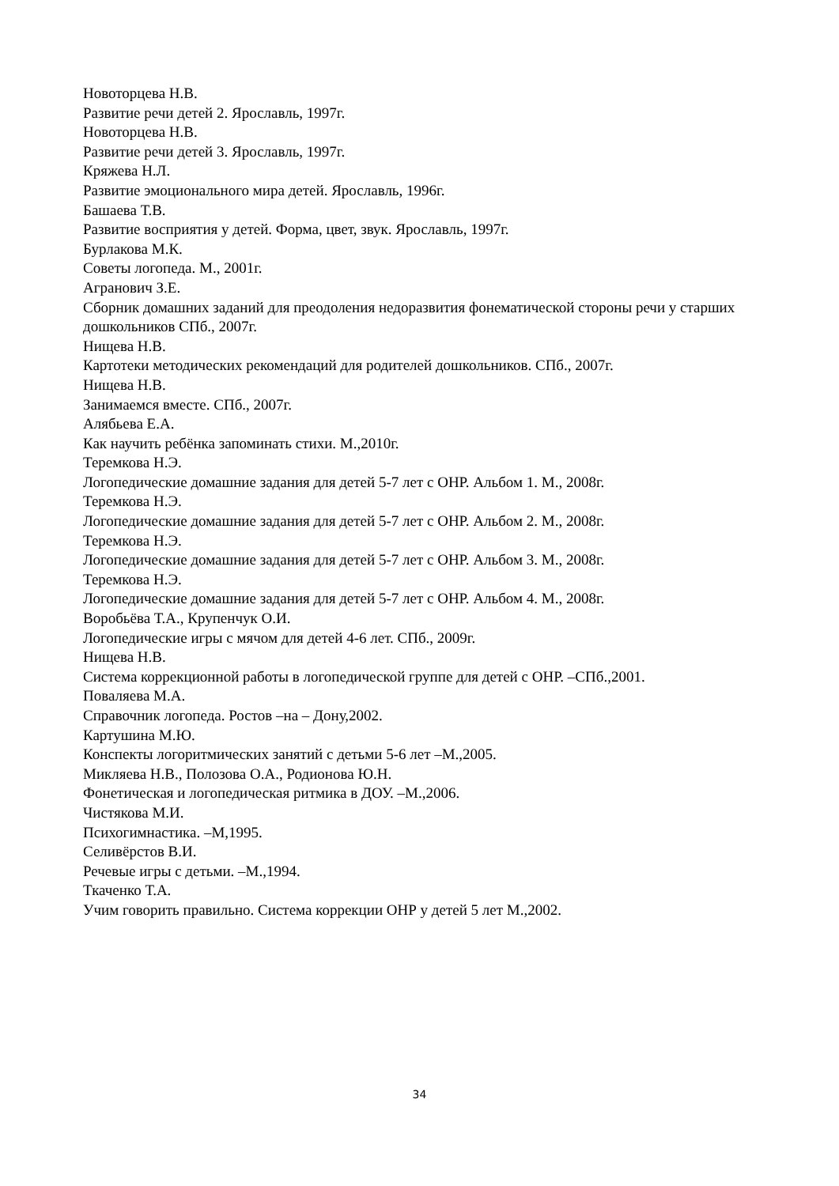Новоторцева Н.В.
Развитие речи детей 2. Ярославль, 1997г.
Новоторцева Н.В.
Развитие речи детей 3. Ярославль, 1997г.
Кряжева Н.Л.
Развитие эмоционального мира детей. Ярославль, 1996г.
Башаева Т.В.
Развитие восприятия у детей. Форма, цвет, звук. Ярославль, 1997г.
Бурлакова М.К.
Советы логопеда. М., 2001г.
Агранович З.Е.
Сборник домашних заданий для преодоления недоразвития фонематической стороны речи у старших дошкольников СПб., 2007г.
Нищева Н.В.
Картотеки методических рекомендаций для родителей дошкольников. СПб., 2007г.
Нищева Н.В.
Занимаемся вместе. СПб., 2007г.
Алябьева Е.А.
Как научить ребёнка запоминать стихи. М.,2010г.
Теремкова Н.Э.
Логопедические домашние задания для детей 5-7 лет с ОНР. Альбом 1. М., 2008г.
Теремкова Н.Э.
Логопедические домашние задания для детей 5-7 лет с ОНР. Альбом 2. М., 2008г.
Теремкова Н.Э.
Логопедические домашние задания для детей 5-7 лет с ОНР. Альбом 3. М., 2008г.
Теремкова Н.Э.
Логопедические домашние задания для детей 5-7 лет с ОНР. Альбом 4. М., 2008г.
Воробьёва Т.А., Крупенчук О.И.
Логопедические игры с мячом для детей 4-6 лет. СПб., 2009г.
Нищева Н.В.
Система коррекционной работы в логопедической группе для детей с ОНР. –СПб.,2001.
Поваляева М.А.
Справочник логопеда. Ростов –на – Дону,2002.
Картушина М.Ю.
Конспекты логоритмических занятий с детьми 5-6 лет –М.,2005.
Микляева Н.В., Полозова О.А., Родионова Ю.Н.
Фонетическая и логопедическая ритмика в ДОУ. –М.,2006.
Чистякова М.И.
Психогимнастика. –М,1995.
Селивёрстов В.И.
Речевые игры с детьми. –М.,1994.
Ткаченко Т.А.
Учим говорить правильно. Система коррекции ОНР у детей 5 лет М.,2002.
34